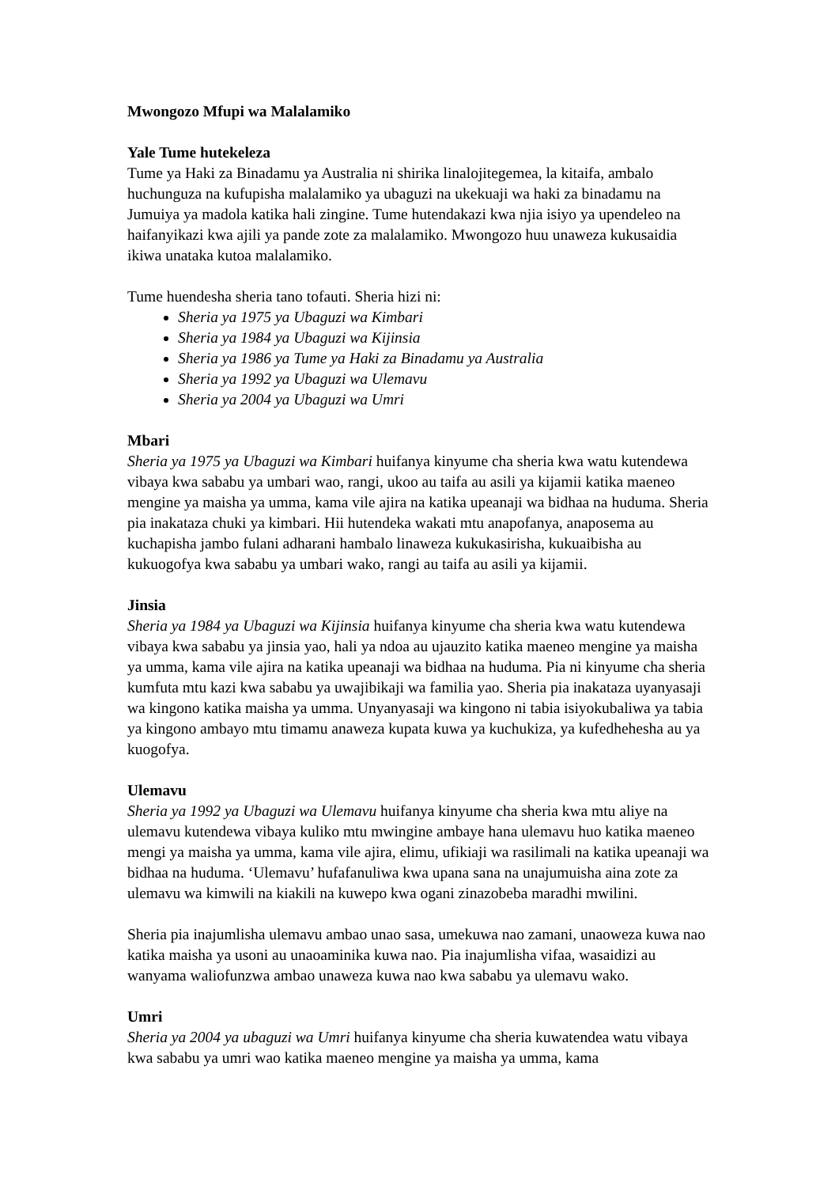Mwongozo Mfupi wa Malalamiko
Yale Tume hutekeleza
Tume ya Haki za Binadamu ya Australia ni shirika linalojitegemea, la kitaifa, ambalo huchunguza na kufupisha malalamiko ya ubaguzi na ukekuaji wa haki za binadamu na Jumuiya ya madola katika hali zingine. Tume hutendakazi kwa njia isiyo ya upendeleo na haifanyikazi kwa ajili ya pande zote za malalamiko. Mwongozo huu unaweza kukusaidia ikiwa unataka kutoa malalamiko.
Tume huendesha sheria tano tofauti. Sheria hizi ni:
Sheria ya 1975 ya Ubaguzi wa Kimbari
Sheria ya 1984 ya Ubaguzi wa Kijinsia
Sheria ya 1986 ya Tume ya Haki za Binadamu ya Australia
Sheria ya 1992 ya Ubaguzi wa Ulemavu
Sheria ya 2004 ya Ubaguzi wa Umri
Mbari
Sheria ya 1975 ya Ubaguzi wa Kimbari huifanya kinyume cha sheria kwa watu kutendewa vibaya kwa sababu ya umbari wao, rangi, ukoo au taifa au asili ya kijamii katika maeneo mengine ya maisha ya umma, kama vile ajira na katika upeanaji wa bidhaa na huduma. Sheria pia inakataza chuki ya kimbari. Hii hutendeka wakati mtu anapofanya, anaposema au kuchapisha jambo fulani adharani hambalo linaweza kukukasirisha, kukuaibisha au kukuogofya kwa sababu ya umbari wako, rangi au taifa au asili ya kijamii.
Jinsia
Sheria ya 1984 ya Ubaguzi wa Kijinsia huifanya kinyume cha sheria kwa watu kutendewa vibaya kwa sababu ya jinsia yao, hali ya ndoa au ujauzito katika maeneo mengine ya maisha ya umma, kama vile ajira na katika upeanaji wa bidhaa na huduma. Pia ni kinyume cha sheria kumfuta mtu kazi kwa sababu ya uwajibikaji wa familia yao. Sheria pia inakataza uyanyasaji wa kingono katika maisha ya umma. Unyanyasaji wa kingono ni tabia isiyokubaliwa ya tabia ya kingono ambayo mtu timamu anaweza kupata kuwa ya kuchukiza, ya kufedhehesha au ya kuogofya.
Ulemavu
Sheria ya 1992 ya Ubaguzi wa Ulemavu huifanya kinyume cha sheria kwa mtu aliye na ulemavu kutendewa vibaya kuliko mtu mwingine ambaye hana ulemavu huo katika maeneo mengi ya maisha ya umma, kama vile ajira, elimu, ufikiaji wa rasilimali na katika upeanaji wa bidhaa na huduma. ‘Ulemavu’ hufafanuliwa kwa upana sana na unajumuisha aina zote za ulemavu wa kimwili na kiakili na kuwepo kwa ogani zinazobeba maradhi mwilini.
Sheria pia inajumlisha ulemavu ambao unao sasa, umekuwa nao zamani, unaoweza kuwa nao katika maisha ya usoni au unaoaminika kuwa nao. Pia inajumlisha vifaa, wasaidizi au wanyama waliofunzwa ambao unaweza kuwa nao kwa sababu ya ulemavu wako.
Umri
Sheria ya 2004 ya ubaguzi wa Umri huifanya kinyume cha sheria kuwatendea watu vibaya kwa sababu ya umri wao katika maeneo mengine ya maisha ya umma, kama